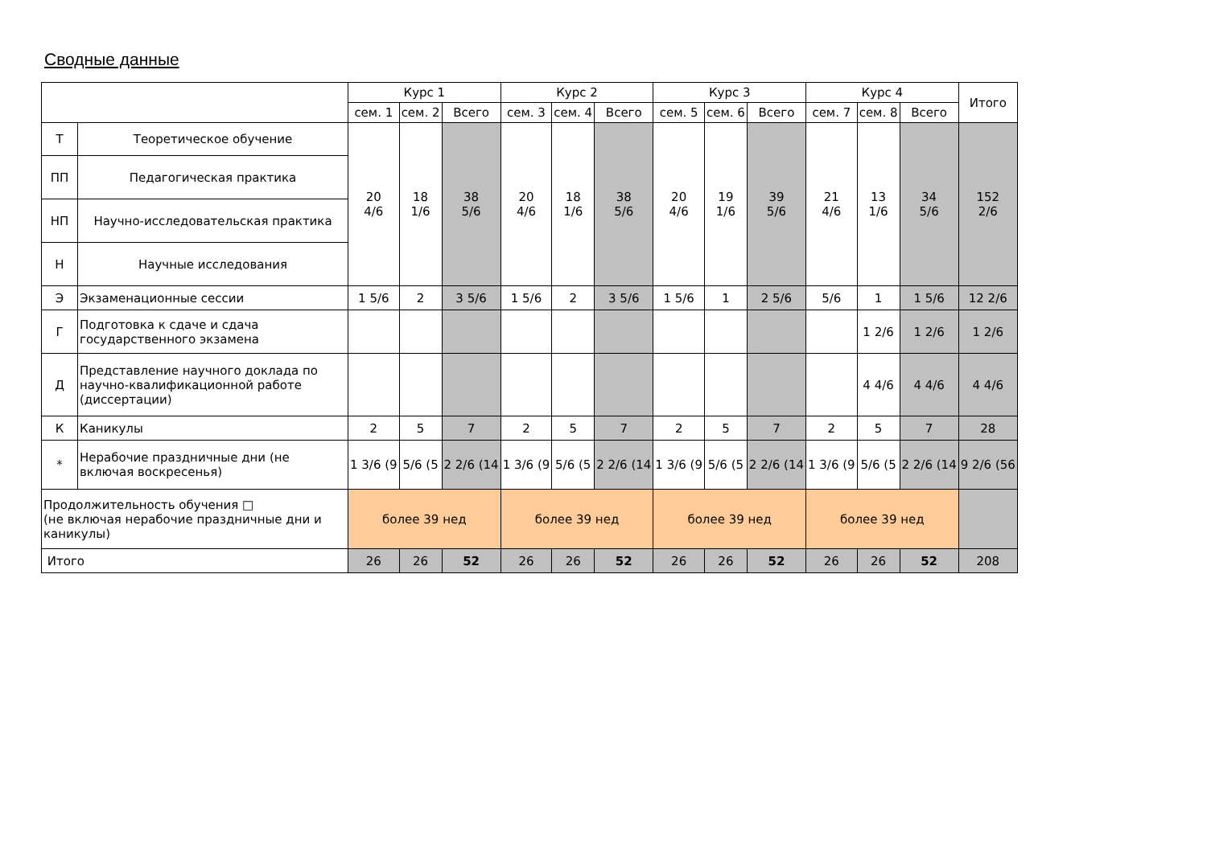Сводные данные
| | | Курс 1 | | | Курс 2 | | | Курс 3 | | | Курс 4 | | | Итого |
| --- | --- | --- | --- | --- | --- | --- | --- | --- | --- | --- | --- | --- | --- | --- |
| | | сем. 1 | сем. 2 | Всего | сем. 3 | сем. 4 | Всего | сем. 5 | сем. 6 | Всего | сем. 7 | сем. 8 | Всего | |
| Т | Теоретическое обучение | 20 4/6 | 18 1/6 | 38 5/6 | 20 4/6 | 18 1/6 | 38 5/6 | 20 4/6 | 19 1/6 | 39 5/6 | 21 4/6 | 13 1/6 | 34 5/6 | 152 2/6 |
| ПП | Педагогическая практика | | | | | | | | | | | | | |
| НП | Научно-исследовательская практика | | | | | | | | | | | | | |
| Н | Научные исследования | | | | | | | | | | | | | |
| Э | Экзаменационные сессии | 1 5/6 | 2 | 3 5/6 | 1 5/6 | 2 | 3 5/6 | 1 5/6 | 1 | 2 5/6 | 5/6 | 1 | 1 5/6 | 12 2/6 |
| Г | Подготовка к сдаче и сдача государственного экзамена | | | | | | | | | | | 1 2/6 | 1 2/6 | 1 2/6 |
| Д | Представление научного доклада по научно-квалификационной работе (диссертации) | | | | | | | | | | | 4 4/6 | 4 4/6 | 4 4/6 |
| К | Каникулы | 2 | 5 | 7 | 2 | 5 | 7 | 2 | 5 | 7 | 2 | 5 | 7 | 28 |
| * | Нерабочие праздничные дни (не включая воскресенья) | 1 3/6 (9 | 5/6 (5 | 2 2/6 (14 | 1 3/6 (9 | 5/6 (5 | 2 2/6 (14 | 1 3/6 (9 | 5/6 (5 | 2 2/6 (14 | 1 3/6 (9 | 5/6 (5 | 2 2/6 (14 | 9 2/6 (56 |
| Продолжительность обучения □ (не включая нерабочие праздничные дни и каникулы) | | более 39 нед | | | более 39 нед | | | более 39 нед | | | более 39 нед | | | |
| Итого | | 26 | 26 | 52 | 26 | 26 | 52 | 26 | 26 | 52 | 26 | 26 | 52 | 208 |